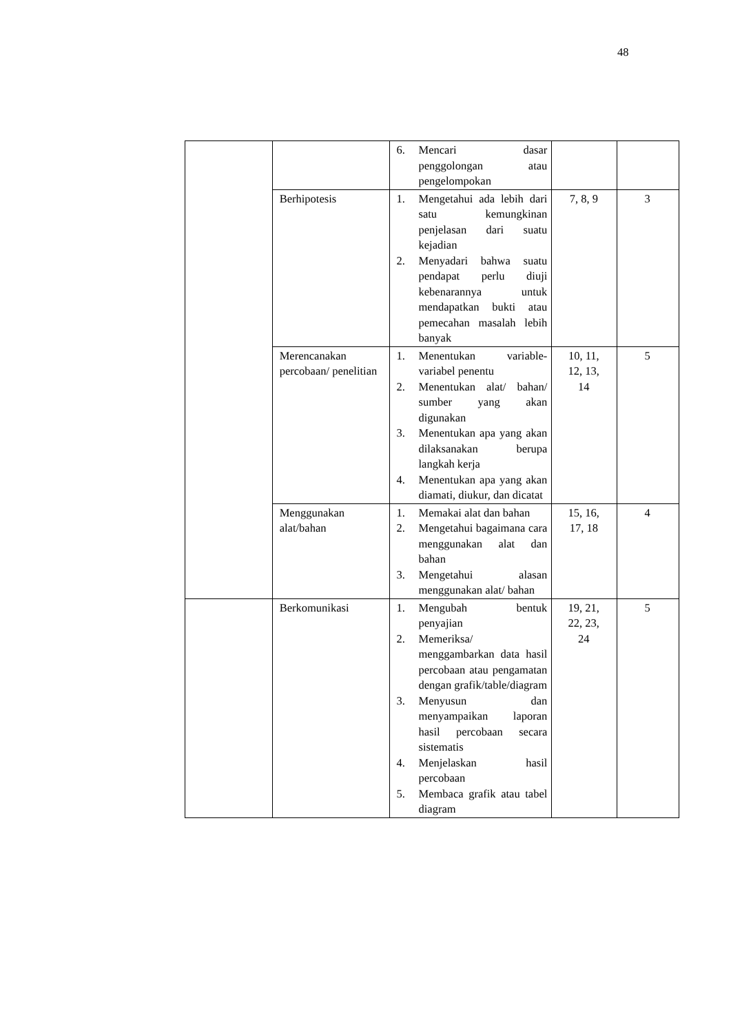48
| | | 6. Mencari dasar penggolongan atau pengelompokan | | |
| | Berhipotesis | 1. Mengetahui ada lebih dari satu kemungkinan penjelasan dari suatu kejadian 2. Menyadari bahwa suatu pendapat perlu diuji kebenarannya untuk mendapatkan bukti atau pemecahan masalah lebih banyak | 7, 8, 9 | 3 |
| | Merencanakan percobaan/ penelitian | 1. Menentukan variable-variabel penentu 2. Menentukan alat/ bahan/ sumber yang akan digunakan 3. Menentukan apa yang akan dilaksanakan berupa langkah kerja 4. Menentukan apa yang akan diamati, diukur, dan dicatat | 10, 11, 12, 13, 14 | 5 |
| | Menggunakan alat/bahan | 1. Memakai alat dan bahan 2. Mengetahui bagaimana cara menggunakan alat dan bahan 3. Mengetahui alasan menggunakan alat/ bahan | 15, 16, 17, 18 | 4 |
| | Berkomunikasi | 1. Mengubah bentuk penyajian 2. Memeriksa/ menggambarkan data hasil percobaan atau pengamatan dengan grafik/table/diagram 3. Menyusun dan menyampaikan laporan hasil percobaan secara sistematis 4. Menjelaskan hasil percobaan 5. Membaca grafik atau tabel diagram | 19, 21, 22, 23, 24 | 5 |